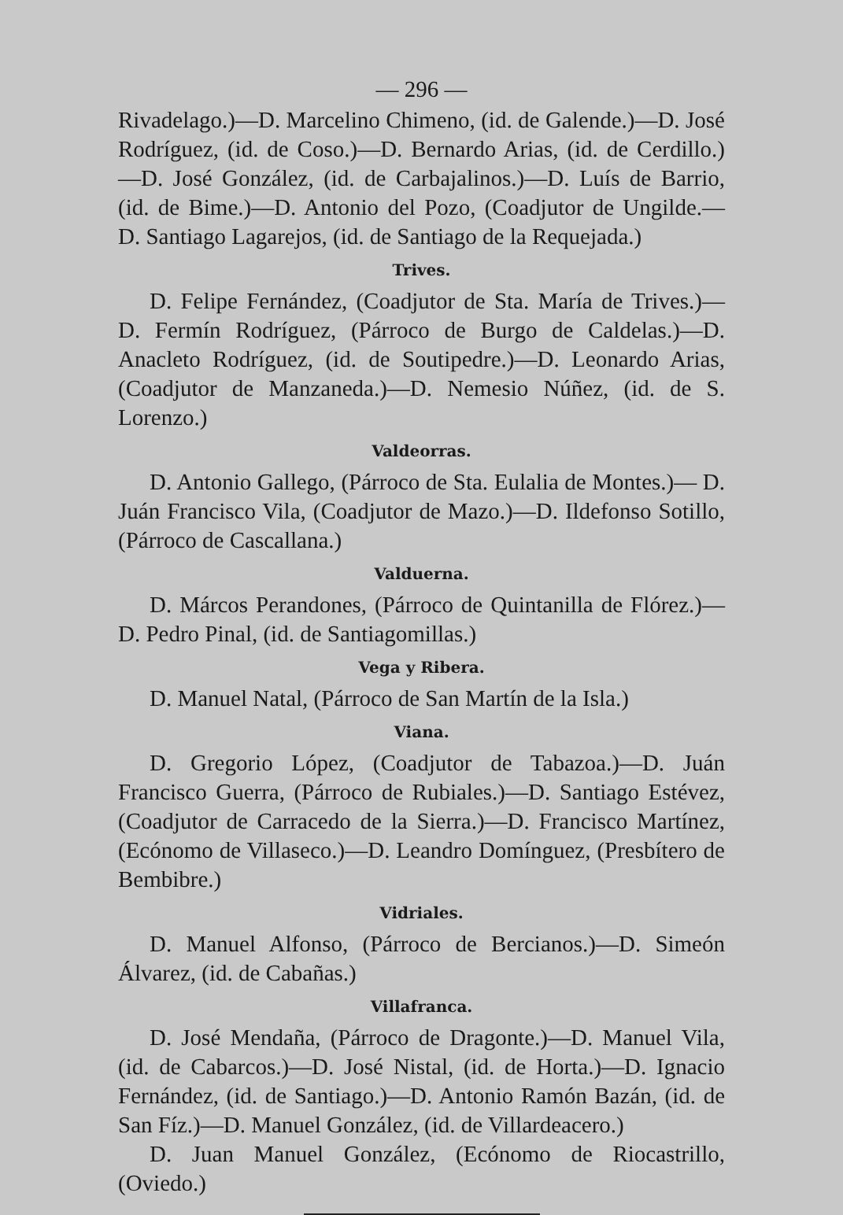— 296 —
Rivadelago.)—D. Marcelino Chimeno, (id. de Galende.)—D. José Rodríguez, (id. de Coso.)—D. Bernardo Arias, (id. de Cerdillo.) —D. José González, (id. de Carbajalinos.)—D. Luís de Barrio, (id. de Bime.)—D. Antonio del Pozo, (Coadjutor de Ungilde.— D. Santiago Lagarejos, (id. de Santiago de la Requejada.)
Trives.
D. Felipe Fernández, (Coadjutor de Sta. María de Trives.)— D. Fermín Rodríguez, (Párroco de Burgo de Caldelas.)—D. Anacleto Rodríguez, (id. de Soutipedre.)—D. Leonardo Arias, (Coadjutor de Manzaneda.)—D. Nemesio Núñez, (id. de S. Lorenzo.)
Valdeorras.
D. Antonio Gallego, (Párroco de Sta. Eulalia de Montes.)— D. Juán Francisco Vila, (Coadjutor de Mazo.)—D. Ildefonso Sotillo, (Párroco de Cascallana.)
Valduerna.
D. Márcos Perandones, (Párroco de Quintanilla de Flórez.)— D. Pedro Pinal, (id. de Santiagomillas.)
Vega y Ribera.
D. Manuel Natal, (Párroco de San Martín de la Isla.)
Viana.
D. Gregorio López, (Coadjutor de Tabazoa.)—D. Juán Francisco Guerra, (Párroco de Rubiales.)—D. Santiago Estévez, (Coadjutor de Carracedo de la Sierra.)—D. Francisco Martínez, (Ecónomo de Villaseco.)—D. Leandro Domínguez, (Presbítero de Bembibre.)
Vidriales.
D. Manuel Alfonso, (Párroco de Bercianos.)—D. Simeón Álvarez, (id. de Cabañas.)
Villafranca.
D. José Mendaña, (Párroco de Dragonte.)—D. Manuel Vila, (id. de Cabarcos.)—D. José Nistal, (id. de Horta.)—D. Ignacio Fernández, (id. de Santiago.)—D. Antonio Ramón Bazán, (id. de San Fíz.)—D. Manuel González, (id. de Villardeacero.)
D. Juan Manuel González, (Ecónomo de Riocastrillo, (Oviedo.)